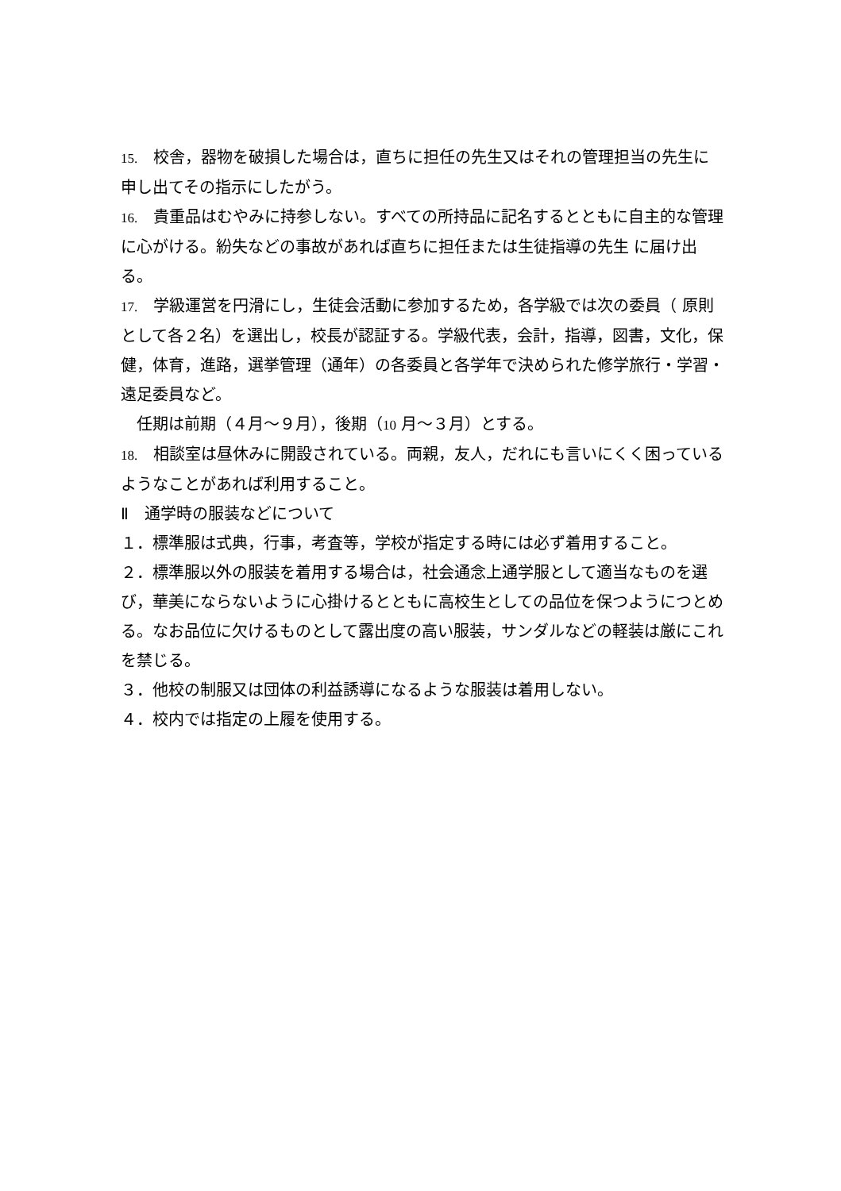15.　校舎，器物を破損した場合は，直ちに担任の先生又はそれの管理担当の先生に申し出てその指示にしたがう。
16.　貴重品はむやみに持参しない。すべての所持品に記名するとともに自主的な管理に心がける。紛失などの事故があれば直ちに担任または生徒指導の先生 に届け出る。
17.　学級運営を円滑にし，生徒会活動に参加するため，各学級では次の委員（ 原則として各２名）を選出し，校長が認証する。学級代表，会計，指導，図書，文化，保健，体育，進路，選挙管理（通年）の各委員と各学年で決められた修学旅行・学習・遠足委員など。
　任期は前期（４月～９月），後期（10 月～３月）とする。
18.　相談室は昼休みに開設されている。両親，友人，だれにも言いにくく困っているようなことがあれば利用すること。
Ⅱ　通学時の服装などについて
１．標準服は式典，行事，考査等，学校が指定する時には必ず着用すること。
２．標準服以外の服装を着用する場合は，社会通念上通学服として適当なものを選び，華美にならないように心掛けるとともに高校生としての品位を保つようにつとめる。なお品位に欠けるものとして露出度の高い服装，サンダルなどの軽装は厳にこれを禁じる。
３．他校の制服又は団体の利益誘導になるような服装は着用しない。
４．校内では指定の上履を使用する。